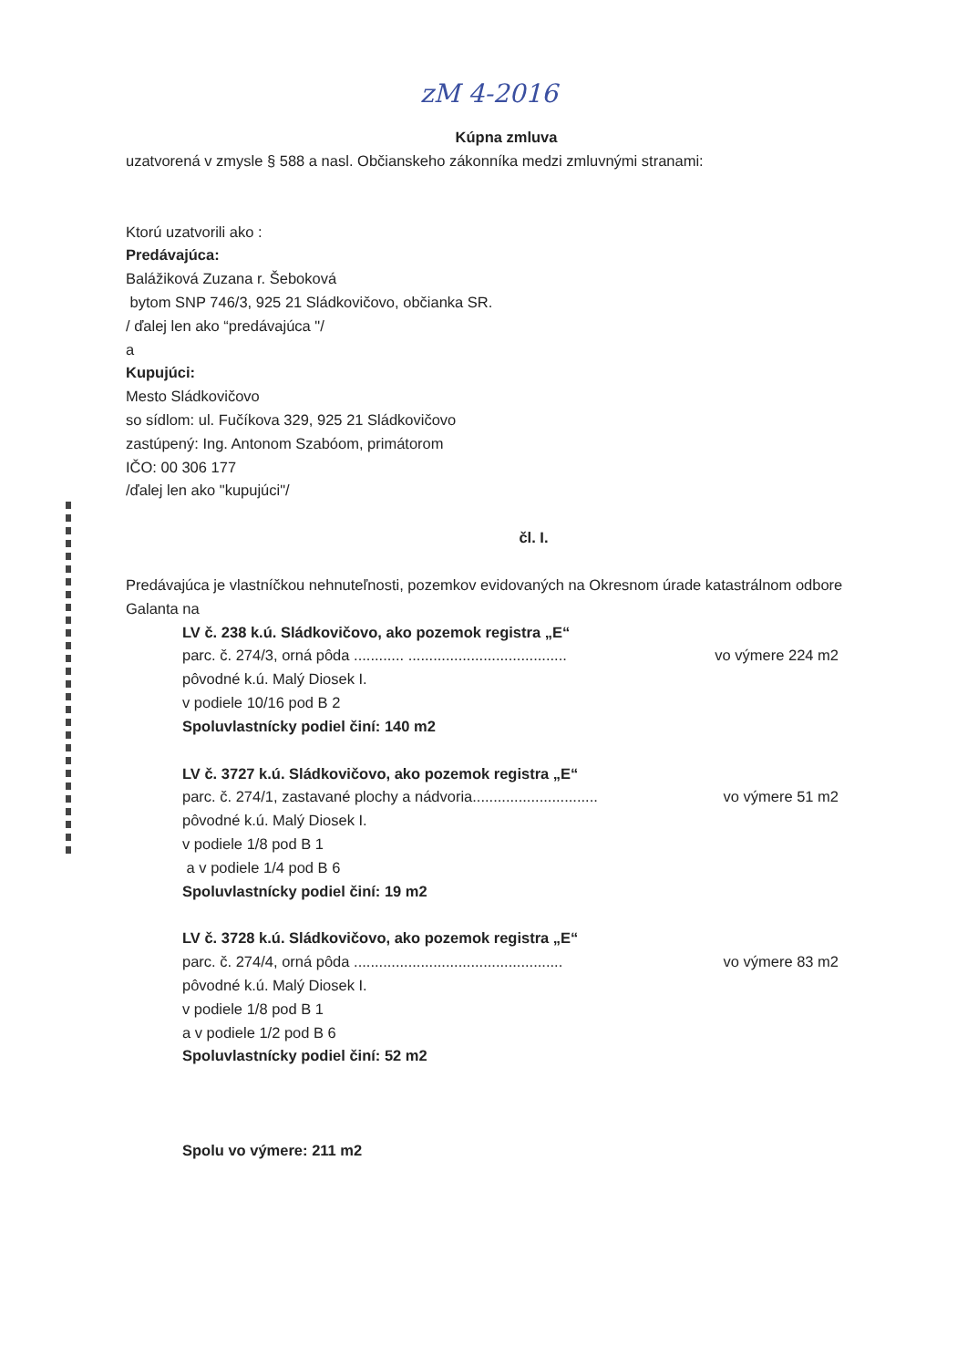zM 4-2016
Kúpna zmluva
uzatvorená v zmysle § 588 a nasl. Občianskeho zákonníka medzi zmluvnými stranami:
Ktorú uzatvorili ako :
Predávajúca:
Balážiková Zuzana r. Šeboková
bytom SNP 746/3, 925 21 Sládkovičovo, občianka SR.
/ ďalej len ako “predávajúca "/
a
Kupujúci:
Mesto Sládkovičovo
so sídlom: ul. Fučíkova 329, 925 21 Sládkovičovo
zastúpený: Ing. Antonom Szabóom, primátorom
IČO: 00 306 177
/ďalej len ako "kupujúci"/
čl. I.
Predávajúca je vlastníčkou nehnuteľnosti, pozemkov evidovaných na Okresnom úrade katastrálnom odbore Galanta na
LV č. 238 k.ú. Sládkovičovo, ako pozemok registra „E“
parc. č. 274/3, orná pôda ............ ...................................... vo výmere 224 m2
pôvodné k.ú. Malý Diosek I.
v podiele 10/16 pod B 2
Spoluvlastnícky podiel činí: 140 m2
LV č. 3727 k.ú. Sládkovičovo, ako pozemok registra „E“
parc. č. 274/1, zastavané plochy a nádvoria.............................. vo výmere 51 m2
pôvodné k.ú. Malý Diosek I.
v podiele 1/8 pod B 1
a v podiele 1/4 pod B 6
Spoluvlastnícky podiel činí: 19 m2
LV č. 3728 k.ú. Sládkovičovo, ako pozemok registra „E“
parc. č. 274/4, orná pôda .................................................. vo výmere 83 m2
pôvodné k.ú. Malý Diosek I.
v podiele 1/8 pod B 1
a v podiele 1/2 pod B 6
Spoluvlastnícky podiel činí: 52 m2
Spolu vo výmere: 211 m2